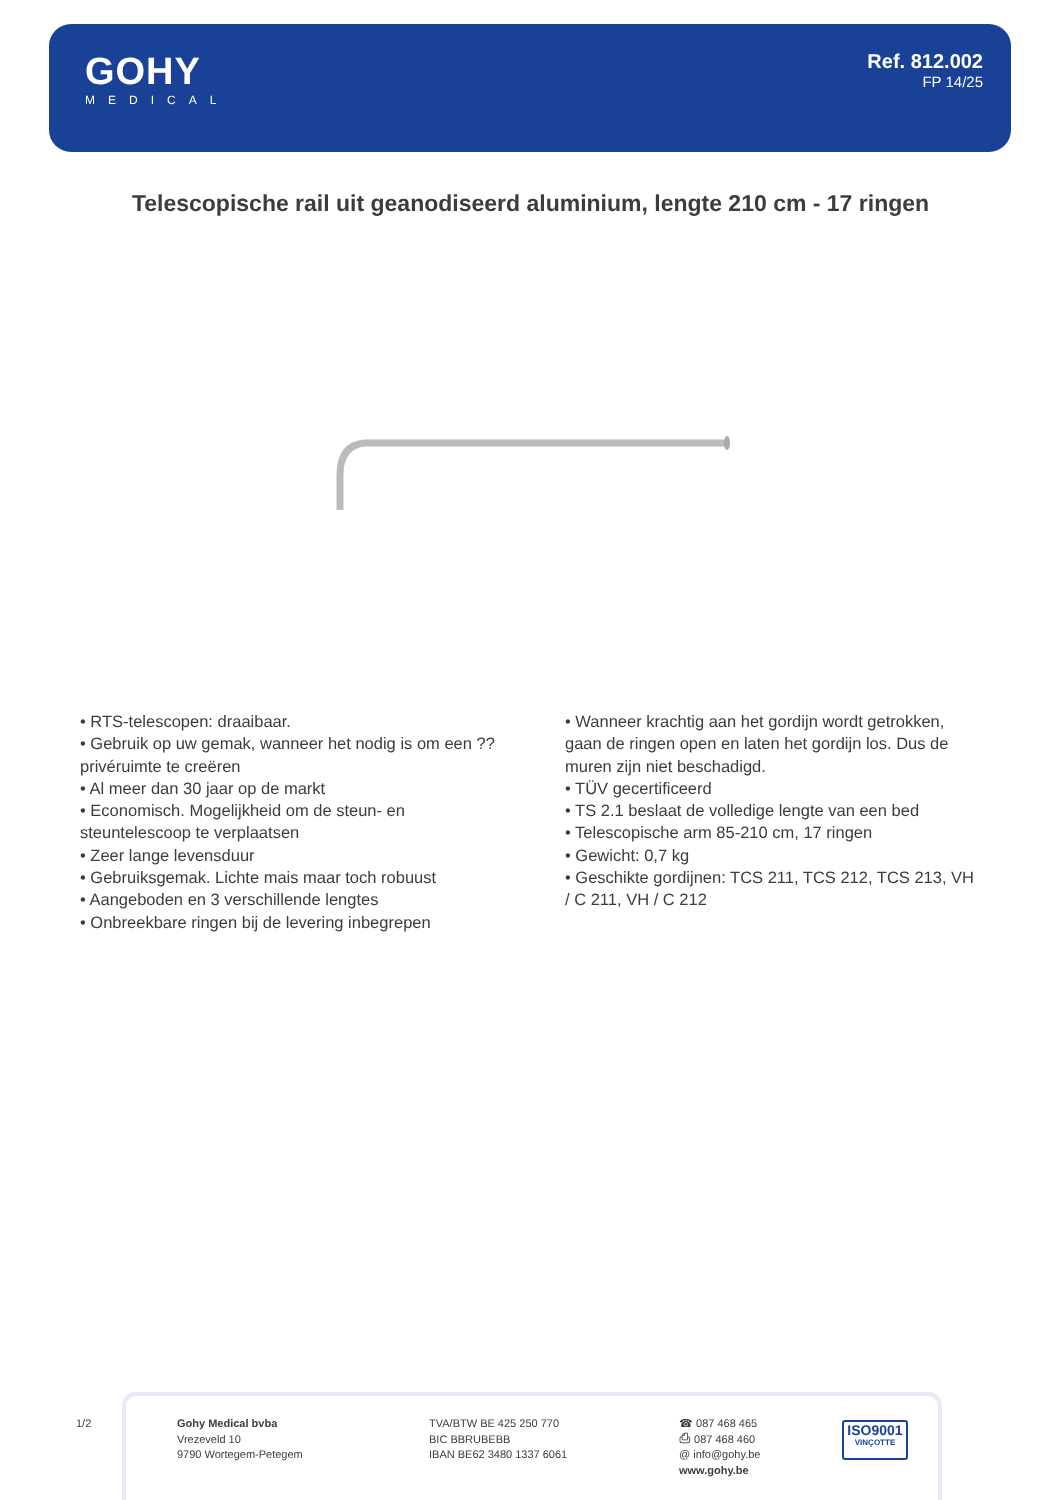GOHY
MEDICAL
Ref. 812.002
FP 14/25
Telescopische rail uit geanodiseerd aluminium, lengte 210 cm - 17 ringen
• RTS-telescopen: draaibaar.
• Gebruik op uw gemak, wanneer het nodig is om een ??privéruimte te creëren
• Al meer dan 30 jaar op de markt
• Economisch. Mogelijkheid om de steun- en steuntelescoop te verplaatsen
• Zeer lange levensduur
• Gebruiksgemak. Lichte mais maar toch robuust
• Aangeboden en 3 verschillende lengtes
• Onbreekbare ringen bij de levering inbegrepen
• Wanneer krachtig aan het gordijn wordt getrokken, gaan de ringen open en laten het gordijn los. Dus de muren zijn niet beschadigd.
• TÜV gecertificeerd
• TS 2.1 beslaat de volledige lengte van een bed
• Telescopische arm 85-210 cm, 17 ringen
• Gewicht: 0,7 kg
• Geschikte gordijnen: TCS 211, TCS 212, TCS 213, VH / C 211, VH / C 212
1/2
Gohy Medical bvba
Vrezeveld 10
9790 Wortegem-Petegem
TVA/BTW BE 425 250 770
BIC BBRUBEBB
IBAN BE62 3480 1337 6061
☎ 087 468 465
⎙ 087 468 460
@ info@gohy.be
www.gohy.be
ISO9001
VINÇOTTE